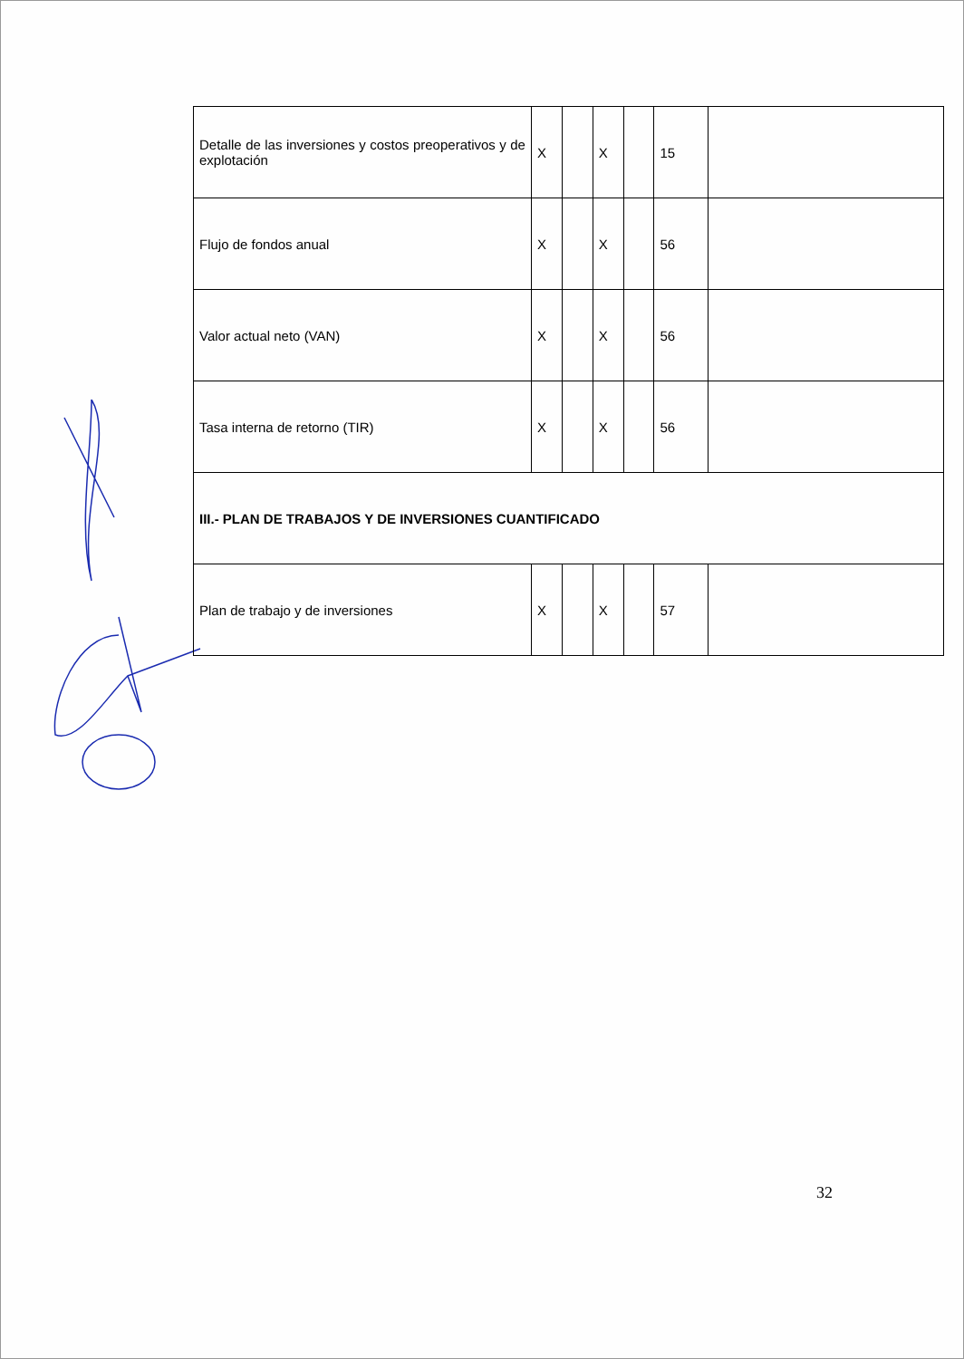| Detalle de las inversiones y costos preoperativos y de explotación | X | | X | | 15 | |
| Flujo de fondos anual | X | | X | | 56 | |
| Valor actual neto (VAN) | X | | X | | 56 | |
| Tasa interna de retorno (TIR) | X | | X | | 56 | |
| III.- PLAN DE TRABAJOS Y DE INVERSIONES CUANTIFICADO | | | | | | |
| Plan de trabajo y de inversiones | X | | X | | 57 | |
32